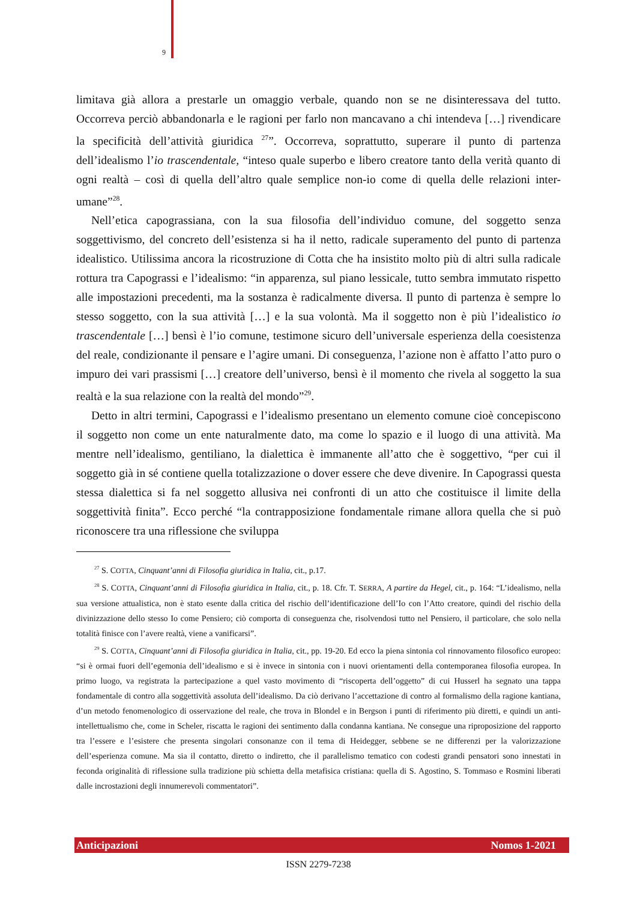9
limitava già allora a prestarle un omaggio verbale, quando non se ne disinteressava del tutto. Occorreva perciò abbandonarla e le ragioni per farlo non mancavano a chi intendeva […] rivendicare la specificità dell’attività giuridica <sup>27</sup>”. Occorreva, soprattutto, superare il punto di partenza dell’idealismo l’io trascendentale, “inteso quale superbo e libero creatore tanto della verità quanto di ogni realtà – così di quella dell’altro quale semplice non-io come di quella delle relazioni inter-umane”<sup>28</sup>.
Nell’etica capograssiana, con la sua filosofia dell’individuo comune, del soggetto senza soggettivismo, del concreto dell’esistenza si ha il netto, radicale superamento del punto di partenza idealistico. Utilissima ancora la ricostruzione di Cotta che ha insistito molto più di altri sulla radicale rottura tra Capograssi e l’idealismo: “in apparenza, sul piano lessicale, tutto sembra immutato rispetto alle impostazioni precedenti, ma la sostanza è radicalmente diversa. Il punto di partenza è sempre lo stesso soggetto, con la sua attività […] e la sua volontà. Ma il soggetto non è più l’idealistico io trascendentale […] bensì è l’io comune, testimone sicuro dell’universale esperienza della coesistenza del reale, condizionante il pensare e l’agire umani. Di conseguenza, l’azione non è affatto l’atto puro o impuro dei vari prassismi […] creatore dell’universo, bensì è il momento che rivela al soggetto la sua realtà e la sua relazione con la realtà del mondo”<sup>29</sup>.
Detto in altri termini, Capograssi e l’idealismo presentano un elemento comune cioè concepiscono il soggetto non come un ente naturalmente dato, ma come lo spazio e il luogo di una attività. Ma mentre nell’idealismo, gentiliano, la dialettica è immanente all’atto che è soggettivo, “per cui il soggetto già in sé contiene quella totalizzazione o dover essere che deve divenire. In Capograssi questa stessa dialettica si fa nel soggetto allusiva nei confronti di un atto che costituisce il limite della soggettività finita”. Ecco perché “la contrapposizione fondamentale rimane allora quella che si può riconoscere tra una riflessione che sviluppa
<sup>27</sup> S. COTTA, Cinquant’anni di Filosofia giuridica in Italia, cit., p.17.
<sup>28</sup> S. COTTA, Cinquant’anni di Filosofia giuridica in Italia, cit., p. 18. Cfr. T. SERRA, A partire da Hegel, cit., p. 164: “L’idealismo, nella sua versione attualistica, non è stato esente dalla critica del rischio dell’identificazione dell’Io con l’Atto creatore, quindi del rischio della divinizzazione dello stesso Io come Pensiero; ciò comporta di conseguenza che, risolvendosi tutto nel Pensiero, il particolare, che solo nella totalità finisce con l’avere realtà, viene a vanificarsi”.
<sup>29</sup> S. COTTA, Cinquant’anni di Filosofia giuridica in Italia, cit., pp. 19-20. Ed ecco la piena sintonia col rinnovamento filosofico europeo: “si è ormai fuori dell’egemonia dell’idealismo e si è invece in sintonia con i nuovi orientamenti della contemporanea filosofia europea. In primo luogo, va registrata la partecipazione a quel vasto movimento di “riscoperta dell’oggetto” di cui Husserl ha segnato una tappa fondamentale di contro alla soggettività assoluta dell’idealismo. Da ciò derivano l’accettazione di contro al formalismo della ragione kantiana, d’un metodo fenomenologico di osservazione del reale, che trova in Blondel e in Bergson i punti di riferimento più diretti, e quindi un anti-intellettualismo che, come in Scheler, riscatta le ragioni dei sentimento dalla condanna kantiana. Ne consegue una riproposizione del rapporto tra l’essere e l’esistere che presenta singolari consonanze con il tema di Heidegger, sebbene se ne differenzi per la valorizzazione dell’esperienza comune. Ma sia il contatto, diretto o indiretto, che il parallelismo tematico con codesti grandi pensatori sono innestati in feconda originalità di riflessione sulla tradizione più schietta della metafisica cristiana: quella di S. Agostino, S. Tommaso e Rosmini liberati dalle incrostazioni degli innumerevoli commentatori”.
Anticipazioni Nomos 1-2021
ISSN 2279-7238